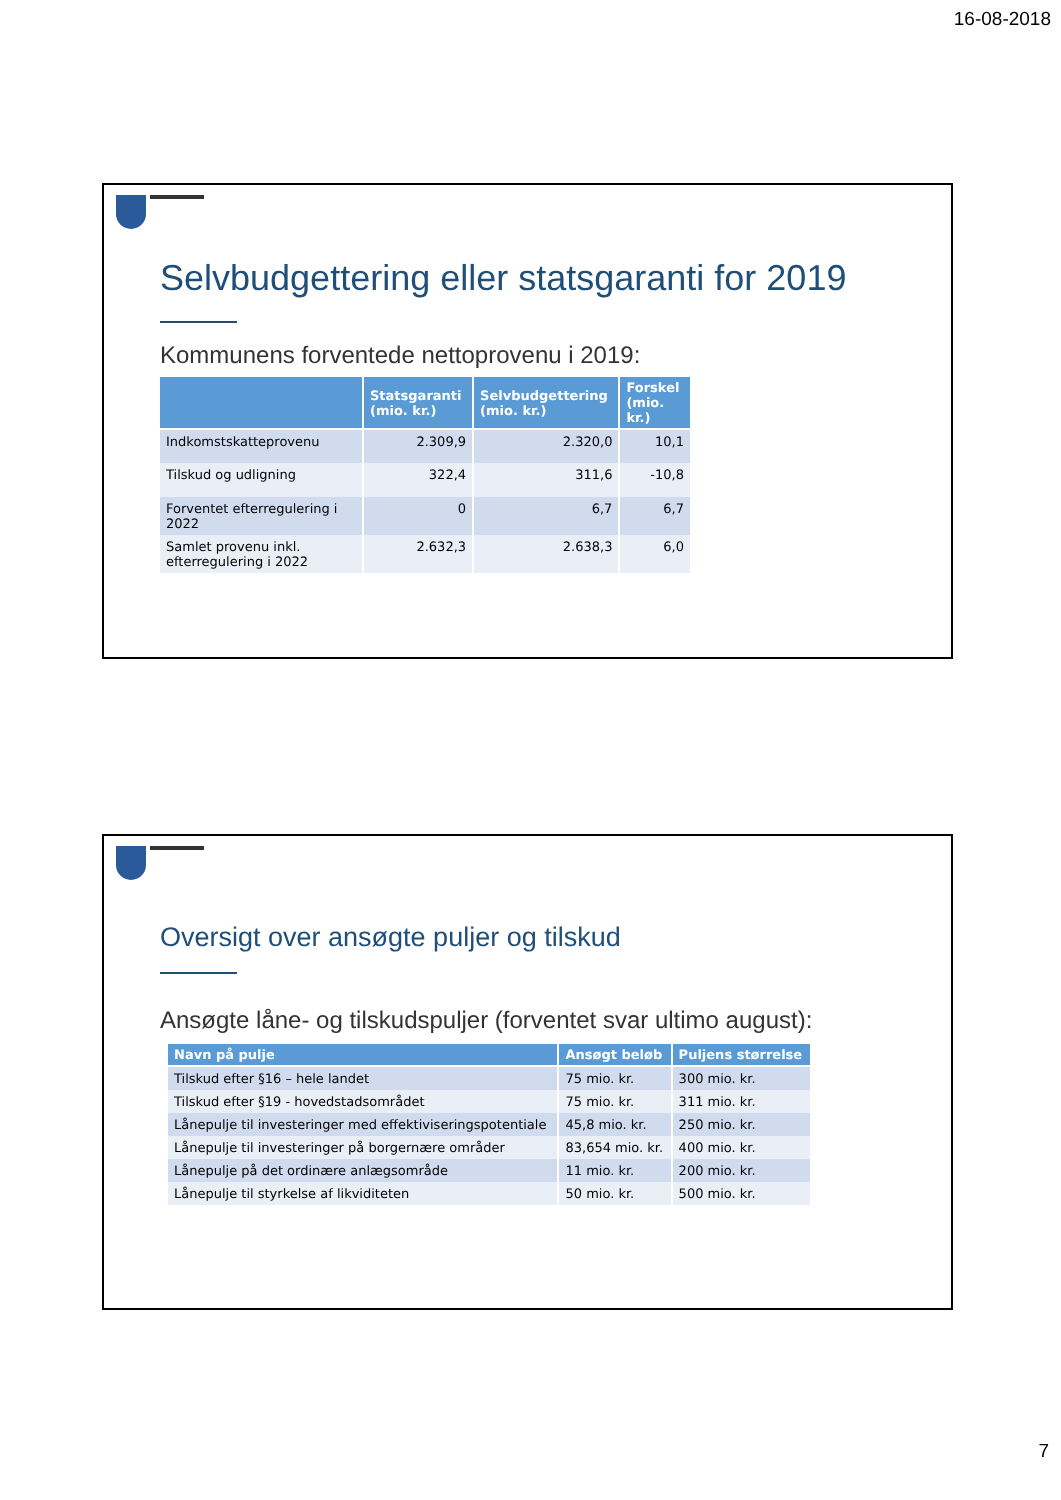16-08-2018
Selvbudgettering eller statsgaranti for 2019
Kommunens forventede nettoprovenu i 2019:
| | Statsgaranti (mio. kr.) | Selvbudgettering (mio. kr.) | Forskel (mio. kr.) |
| --- | --- | --- | --- |
| Indkomstskatteprovenu | 2.309,9 | 2.320,0 | 10,1 |
| Tilskud og udligning | 322,4 | 311,6 | -10,8 |
| Forventet efterregulering i 2022 | 0 | 6,7 | 6,7 |
| Samlet provenu inkl. efterregulering i 2022 | 2.632,3 | 2.638,3 | 6,0 |
Oversigt over ansøgte puljer og tilskud
Ansøgte låne- og tilskudspuljer (forventet svar ultimo august):
| Navn på pulje | Ansøgt beløb | Puljens størrelse |
| --- | --- | --- |
| Tilskud efter §16 – hele landet | 75 mio. kr. | 300 mio. kr. |
| Tilskud efter §19 - hovedstadsområdet | 75 mio. kr. | 311 mio. kr. |
| Lånepulje til investeringer med effektiviseringspotentiale | 45,8 mio. kr. | 250 mio. kr. |
| Lånepulje til investeringer på borgernære områder | 83,654 mio. kr. | 400 mio. kr. |
| Lånepulje på det ordinære anlægsområde | 11 mio. kr. | 200 mio. kr. |
| Lånepulje til styrkelse af likviditeten | 50 mio. kr. | 500 mio. kr. |
7